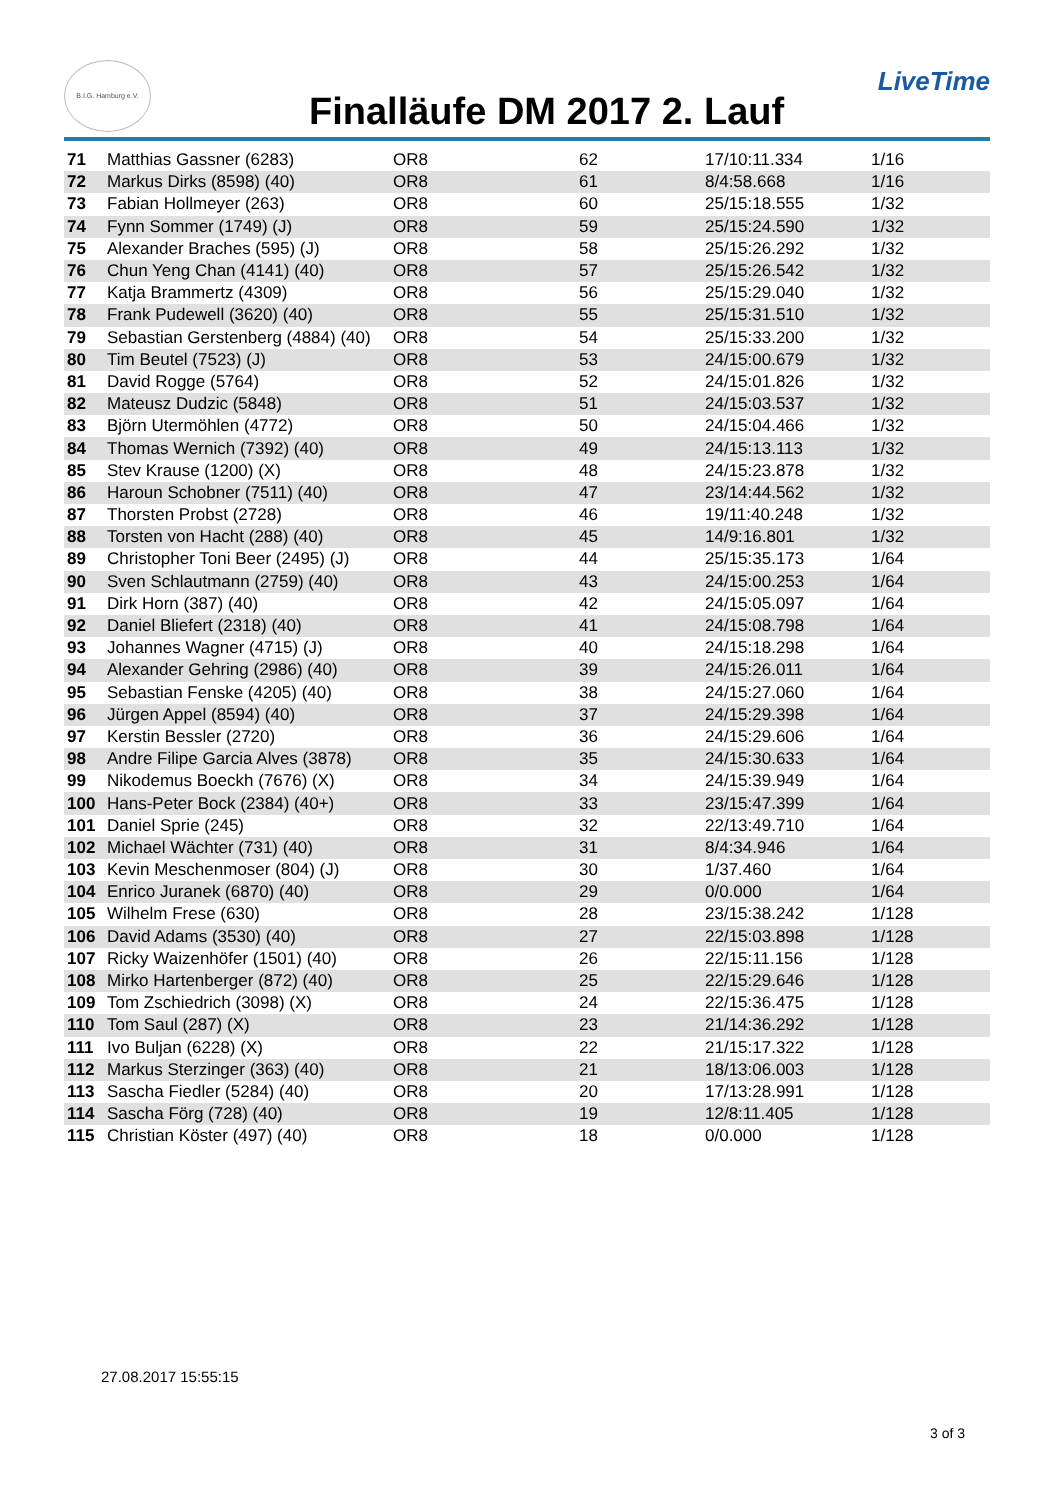B.I.G. Hamburg e.V.
Finalläufe DM 2017 2. Lauf
LiveTime
| 71 | Matthias Gassner (6283) | OR8 | 62 | 17/10:11.334 | 1/16 |
| 72 | Markus Dirks (8598) (40) | OR8 | 61 | 8/4:58.668 | 1/16 |
| 73 | Fabian Hollmeyer (263) | OR8 | 60 | 25/15:18.555 | 1/32 |
| 74 | Fynn Sommer (1749) (J) | OR8 | 59 | 25/15:24.590 | 1/32 |
| 75 | Alexander Braches (595) (J) | OR8 | 58 | 25/15:26.292 | 1/32 |
| 76 | Chun Yeng Chan (4141) (40) | OR8 | 57 | 25/15:26.542 | 1/32 |
| 77 | Katja Brammertz (4309) | OR8 | 56 | 25/15:29.040 | 1/32 |
| 78 | Frank Pudewell (3620) (40) | OR8 | 55 | 25/15:31.510 | 1/32 |
| 79 | Sebastian Gerstenberg (4884) (40) | OR8 | 54 | 25/15:33.200 | 1/32 |
| 80 | Tim Beutel (7523) (J) | OR8 | 53 | 24/15:00.679 | 1/32 |
| 81 | David Rogge (5764) | OR8 | 52 | 24/15:01.826 | 1/32 |
| 82 | Mateusz Dudzic (5848) | OR8 | 51 | 24/15:03.537 | 1/32 |
| 83 | Björn Utermöhlen (4772) | OR8 | 50 | 24/15:04.466 | 1/32 |
| 84 | Thomas Wernich (7392) (40) | OR8 | 49 | 24/15:13.113 | 1/32 |
| 85 | Stev Krause (1200) (X) | OR8 | 48 | 24/15:23.878 | 1/32 |
| 86 | Haroun Schobner (7511) (40) | OR8 | 47 | 23/14:44.562 | 1/32 |
| 87 | Thorsten Probst (2728) | OR8 | 46 | 19/11:40.248 | 1/32 |
| 88 | Torsten von Hacht (288) (40) | OR8 | 45 | 14/9:16.801 | 1/32 |
| 89 | Christopher Toni Beer (2495) (J) | OR8 | 44 | 25/15:35.173 | 1/64 |
| 90 | Sven Schlautmann (2759) (40) | OR8 | 43 | 24/15:00.253 | 1/64 |
| 91 | Dirk Horn (387) (40) | OR8 | 42 | 24/15:05.097 | 1/64 |
| 92 | Daniel Bliefert (2318) (40) | OR8 | 41 | 24/15:08.798 | 1/64 |
| 93 | Johannes Wagner (4715) (J) | OR8 | 40 | 24/15:18.298 | 1/64 |
| 94 | Alexander Gehring (2986) (40) | OR8 | 39 | 24/15:26.011 | 1/64 |
| 95 | Sebastian Fenske (4205) (40) | OR8 | 38 | 24/15:27.060 | 1/64 |
| 96 | Jürgen Appel (8594) (40) | OR8 | 37 | 24/15:29.398 | 1/64 |
| 97 | Kerstin Bessler (2720) | OR8 | 36 | 24/15:29.606 | 1/64 |
| 98 | Andre Filipe Garcia Alves (3878) | OR8 | 35 | 24/15:30.633 | 1/64 |
| 99 | Nikodemus Boeckh (7676) (X) | OR8 | 34 | 24/15:39.949 | 1/64 |
| 100 | Hans-Peter Bock (2384) (40+) | OR8 | 33 | 23/15:47.399 | 1/64 |
| 101 | Daniel Sprie (245) | OR8 | 32 | 22/13:49.710 | 1/64 |
| 102 | Michael Wächter (731) (40) | OR8 | 31 | 8/4:34.946 | 1/64 |
| 103 | Kevin Meschenmoser (804) (J) | OR8 | 30 | 1/37.460 | 1/64 |
| 104 | Enrico Juranek (6870) (40) | OR8 | 29 | 0/0.000 | 1/64 |
| 105 | Wilhelm Frese (630) | OR8 | 28 | 23/15:38.242 | 1/128 |
| 106 | David Adams (3530) (40) | OR8 | 27 | 22/15:03.898 | 1/128 |
| 107 | Ricky Waizenhöfer (1501) (40) | OR8 | 26 | 22/15:11.156 | 1/128 |
| 108 | Mirko Hartenberger (872) (40) | OR8 | 25 | 22/15:29.646 | 1/128 |
| 109 | Tom Zschiedrich (3098) (X) | OR8 | 24 | 22/15:36.475 | 1/128 |
| 110 | Tom Saul (287) (X) | OR8 | 23 | 21/14:36.292 | 1/128 |
| 111 | Ivo Buljan (6228) (X) | OR8 | 22 | 21/15:17.322 | 1/128 |
| 112 | Markus Sterzinger (363) (40) | OR8 | 21 | 18/13:06.003 | 1/128 |
| 113 | Sascha Fiedler (5284) (40) | OR8 | 20 | 17/13:28.991 | 1/128 |
| 114 | Sascha Förg (728) (40) | OR8 | 19 | 12/8:11.405 | 1/128 |
| 115 | Christian Köster (497) (40) | OR8 | 18 | 0/0.000 | 1/128 |
27.08.2017 15:55:15
3 of 3